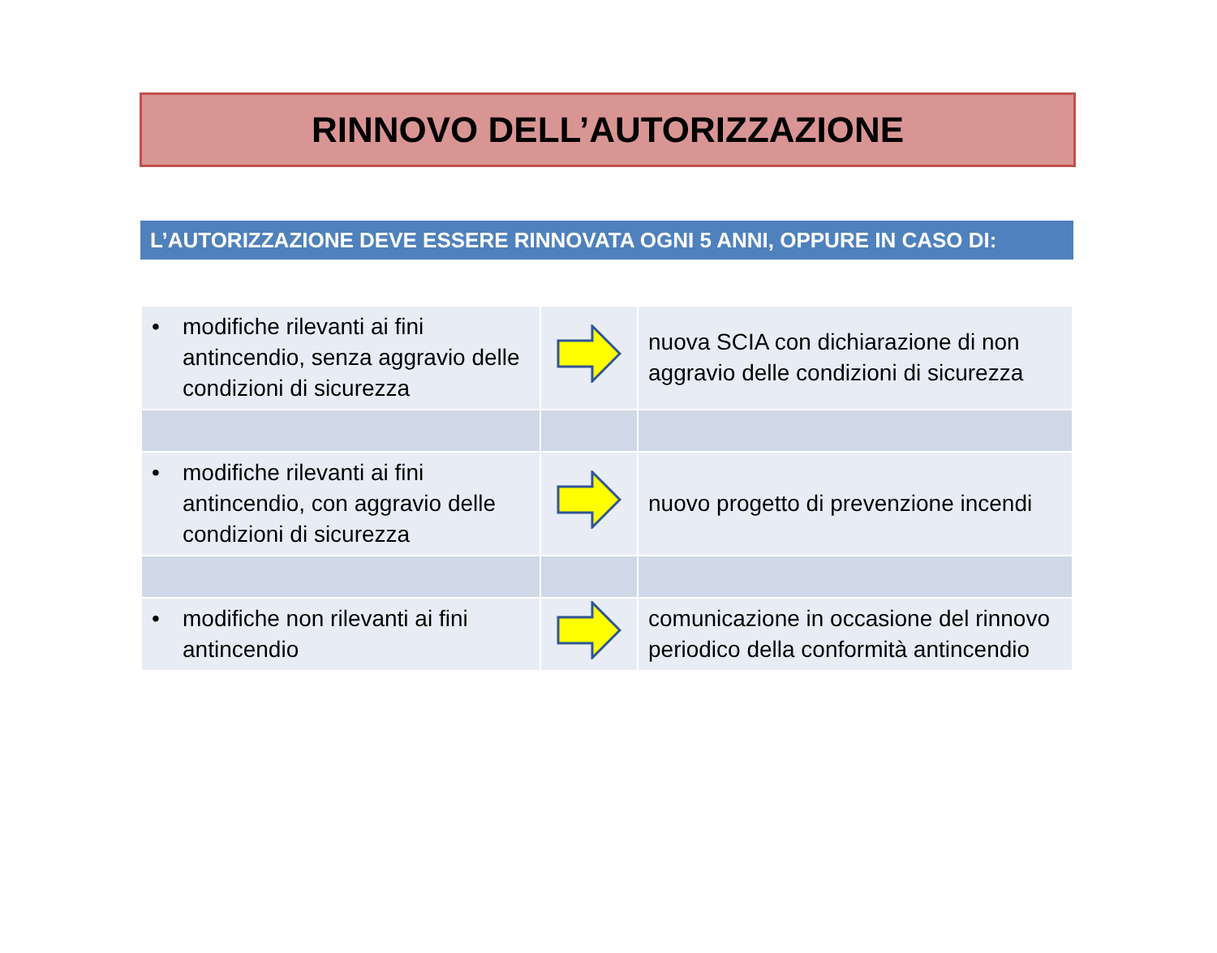RINNOVO DELL’AUTORIZZAZIONE
L’AUTORIZZAZIONE DEVE ESSERE RINNOVATA OGNI 5 ANNI, OPPURE IN CASO DI:
| • modifiche rilevanti ai fini antincendio, senza aggravio delle condizioni di sicurezza | | nuova SCIA con dichiarazione di non aggravio delle condizioni di sicurezza |
| • modifiche rilevanti ai fini antincendio, con aggravio delle condizioni di sicurezza | | nuovo progetto di prevenzione incendi |
| • modifiche non rilevanti ai fini antincendio | | comunicazione in occasione del rinnovo periodico della conformità antincendio |